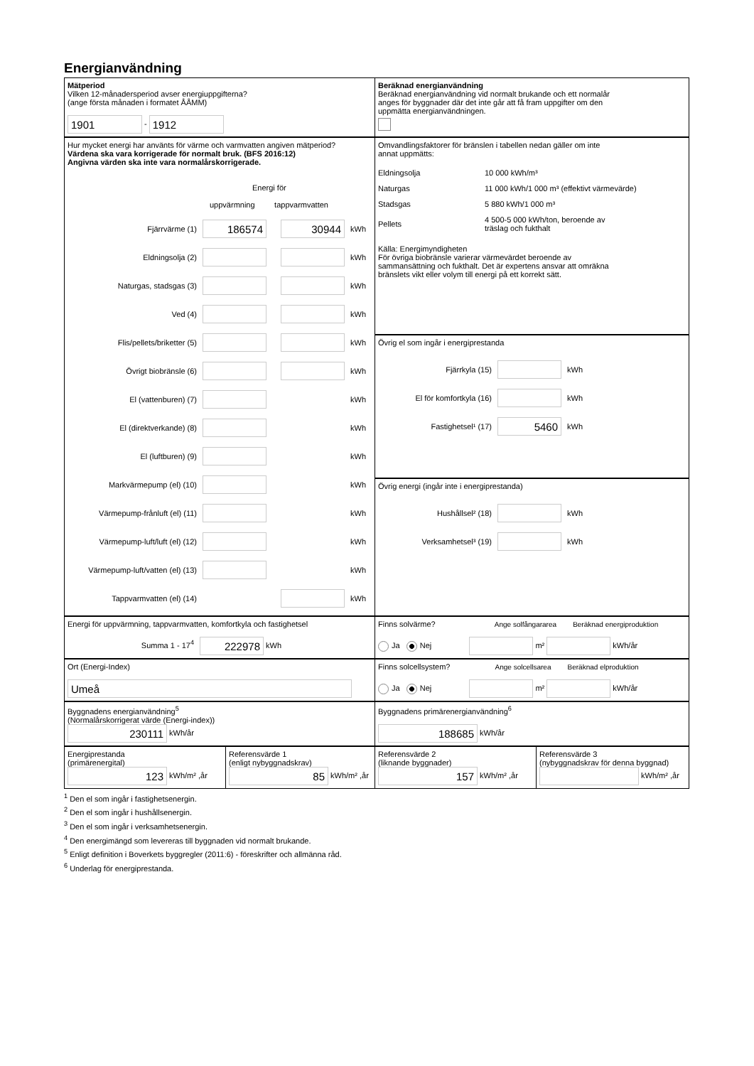Energianvändning
Mätperiod
Vilken 12-månadersperiod avser energiuppgifterna?
(ange första månaden i formatet ÅÅMM)
1901 - 1912
Beräknad energianvändning
Beräknad energianvändning vid normalt brukande och ett normalår
anges för byggnader där det inte går att få fram uppgifter om den
uppmätta energianvändningen.
Hur mycket energi har använts för värme och varmvatten angiven mätperiod?
Värdena ska vara korrigerade för normalt bruk. (BFS 2016:12)
Angivna värden ska inte vara normalårskorrigerade.
Energi för
uppvärmning tappvarmvatten
Fjärrvärme (1) 186574 30944 kWh
Eldningsolja (2) kWh
Naturgas, stadsgas (3) kWh
Ved (4) kWh
Flis/pellets/briketter (5) kWh
Övrigt biobränsle (6) kWh
El (vattenburen) (7) kWh
El (direktverkande) (8) kWh
El (luftburen) (9) kWh
Markvärmepump (el) (10) kWh
Värmepump-frånluft (el) (11) kWh
Värmepump-luft/luft (el) (12) kWh
Värmepump-luft/vatten (el) (13) kWh
Tappvarmvatten (el) (14) kWh
Omvandlingsfaktorer för bränslen i tabellen nedan gäller om inte
annat uppmätts:
| Eldningsolja | 10 000 kWh/m³ |
| Naturgas | 11 000 kWh/1 000 m³ (effektivt värmevärde) |
| Stadsgas | 5 880 kWh/1 000 m³ |
| Pellets | 4 500-5 000 kWh/ton, beroende av träslag och fukthalt |
Källa: Energimyndigheten
För övriga biobränsle varierar värmevärdet beroende av
sammansättning och fukthalt. Det är expertens ansvar att omräkna
bränslets vikt eller volym till energi på ett korrekt sätt.
Övrig el som ingår i energiprestanda
Fjärrkyla (15) kWh
El för komfortkyla (16) kWh
Fastighetsel¹ (17) 5460 kWh
Övrig energi (ingår inte i energiprestanda)
Hushållsel² (18) kWh
Verksamhetsel³ (19) kWh
Energi för uppvärmning, tappvarmvatten, komfortkyla och fastighetsel
Summa 1 - 17<sup>4</sup> 222978 kWh
Finns solvärme? Ange solfångararea Beräknad energiproduktion
Ja Nej m² kWh/år
Ort (Energi-Index)
Umeå
Finns solcellsystem? Ange solcellsarea Beräknad elproduktion
Ja Nej m² kWh/år
Byggnadens energianvändning<sup>5</sup>
(Normalårskorrigerat värde (Energi-index))
230111 kWh/år
Byggnadens primärenergianvändning<sup>6</sup>
188685 kWh/år
Energiprestanda
(primärenergital)
123 kWh/m² ,år
Referensvärde 1
(enligt nybyggnadskrav)
85 kWh/m² ,år
Referensvärde 2
(liknande byggnader)
157 kWh/m² ,år
Referensvärde 3
(nybyggnadskrav för denna byggnad)
kWh/m² ,år
<sup>1</sup> Den el som ingår i fastighetsenergin.
<sup>2</sup> Den el som ingår i hushållsenergin.
<sup>3</sup> Den el som ingår i verksamhetsenergin.
<sup>4</sup> Den energimängd som levereras till byggnaden vid normalt brukande.
<sup>5</sup> Enligt definition i Boverkets byggregler (2011:6) - föreskrifter och allmänna råd.
<sup>6</sup> Underlag för energiprestanda.